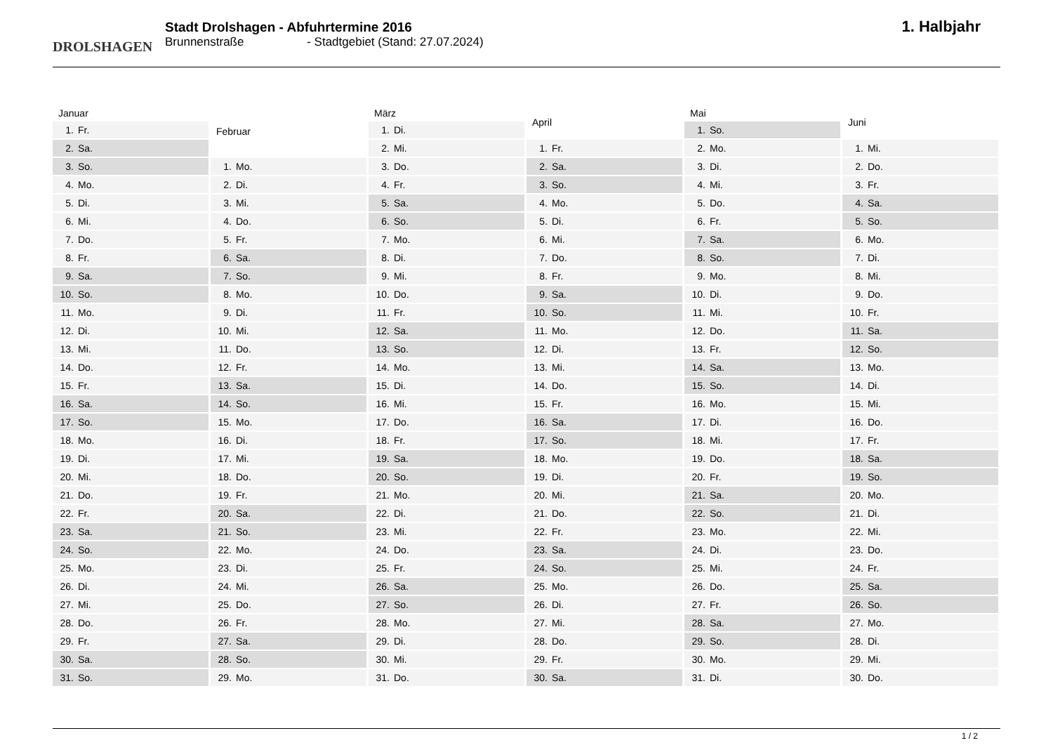DROLSHAGEN
Stadt Drolshagen - Abfuhrtermine 2016
Brunnenstraße - Stadtgebiet (Stand: 27.07.2024)
1. Halbjahr
| Januar | |
| --- | --- |
| 1. | Fr. |
| 2. | Sa. |
| 3. | So. |
| 4. | Mo. |
| 5. | Di. |
| 6. | Mi. |
| 7. | Do. |
| 8. | Fr. |
| 9. | Sa. |
| 10. | So. |
| 11. | Mo. |
| 12. | Di. |
| 13. | Mi. |
| 14. | Do. |
| 15. | Fr. |
| 16. | Sa. |
| 17. | So. |
| 18. | Mo. |
| 19. | Di. |
| 20. | Mi. |
| 21. | Do. |
| 22. | Fr. |
| 23. | Sa. |
| 24. | So. |
| 25. | Mo. |
| 26. | Di. |
| 27. | Mi. |
| 28. | Do. |
| 29. | Fr. |
| 30. | Sa. |
| 31. | So. |
| Februar | |
| --- | --- |
| 1. | Mo. |
| 2. | Di. |
| 3. | Mi. |
| 4. | Do. |
| 5. | Fr. |
| 6. | Sa. |
| 7. | So. |
| 8. | Mo. |
| 9. | Di. |
| 10. | Mi. |
| 11. | Do. |
| 12. | Fr. |
| 13. | Sa. |
| 14. | So. |
| 15. | Mo. |
| 16. | Di. |
| 17. | Mi. |
| 18. | Do. |
| 19. | Fr. |
| 20. | Sa. |
| 21. | So. |
| 22. | Mo. |
| 23. | Di. |
| 24. | Mi. |
| 25. | Do. |
| 26. | Fr. |
| 27. | Sa. |
| 28. | So. |
| 29. | Mo. |
| März | |
| --- | --- |
| 1. | Di. |
| 2. | Mi. |
| 3. | Do. |
| 4. | Fr. |
| 5. | Sa. |
| 6. | So. |
| 7. | Mo. |
| 8. | Di. |
| 9. | Mi. |
| 10. | Do. |
| 11. | Fr. |
| 12. | Sa. |
| 13. | So. |
| 14. | Mo. |
| 15. | Di. |
| 16. | Mi. |
| 17. | Do. |
| 18. | Fr. |
| 19. | Sa. |
| 20. | So. |
| 21. | Mo. |
| 22. | Di. |
| 23. | Mi. |
| 24. | Do. |
| 25. | Fr. |
| 26. | Sa. |
| 27. | So. |
| 28. | Mo. |
| 29. | Di. |
| 30. | Mi. |
| 31. | Do. |
| April | |
| --- | --- |
| 1. | Fr. |
| 2. | Sa. |
| 3. | So. |
| 4. | Mo. |
| 5. | Di. |
| 6. | Mi. |
| 7. | Do. |
| 8. | Fr. |
| 9. | Sa. |
| 10. | So. |
| 11. | Mo. |
| 12. | Di. |
| 13. | Mi. |
| 14. | Do. |
| 15. | Fr. |
| 16. | Sa. |
| 17. | So. |
| 18. | Mo. |
| 19. | Di. |
| 20. | Mi. |
| 21. | Do. |
| 22. | Fr. |
| 23. | Sa. |
| 24. | So. |
| 25. | Mo. |
| 26. | Di. |
| 27. | Mi. |
| 28. | Do. |
| 29. | Fr. |
| 30. | Sa. |
| Mai | |
| --- | --- |
| 1. | So. |
| 2. | Mo. |
| 3. | Di. |
| 4. | Mi. |
| 5. | Do. |
| 6. | Fr. |
| 7. | Sa. |
| 8. | So. |
| 9. | Mo. |
| 10. | Di. |
| 11. | Mi. |
| 12. | Do. |
| 13. | Fr. |
| 14. | Sa. |
| 15. | So. |
| 16. | Mo. |
| 17. | Di. |
| 18. | Mi. |
| 19. | Do. |
| 20. | Fr. |
| 21. | Sa. |
| 22. | So. |
| 23. | Mo. |
| 24. | Di. |
| 25. | Mi. |
| 26. | Do. |
| 27. | Fr. |
| 28. | Sa. |
| 29. | So. |
| 30. | Mo. |
| 31. | Di. |
| Juni | |
| --- | --- |
| 1. | Mi. |
| 2. | Do. |
| 3. | Fr. |
| 4. | Sa. |
| 5. | So. |
| 6. | Mo. |
| 7. | Di. |
| 8. | Mi. |
| 9. | Do. |
| 10. | Fr. |
| 11. | Sa. |
| 12. | So. |
| 13. | Mo. |
| 14. | Di. |
| 15. | Mi. |
| 16. | Do. |
| 17. | Fr. |
| 18. | Sa. |
| 19. | So. |
| 20. | Mo. |
| 21. | Di. |
| 22. | Mi. |
| 23. | Do. |
| 24. | Fr. |
| 25. | Sa. |
| 26. | So. |
| 27. | Mo. |
| 28. | Di. |
| 29. | Mi. |
| 30. | Do. |
1 / 2